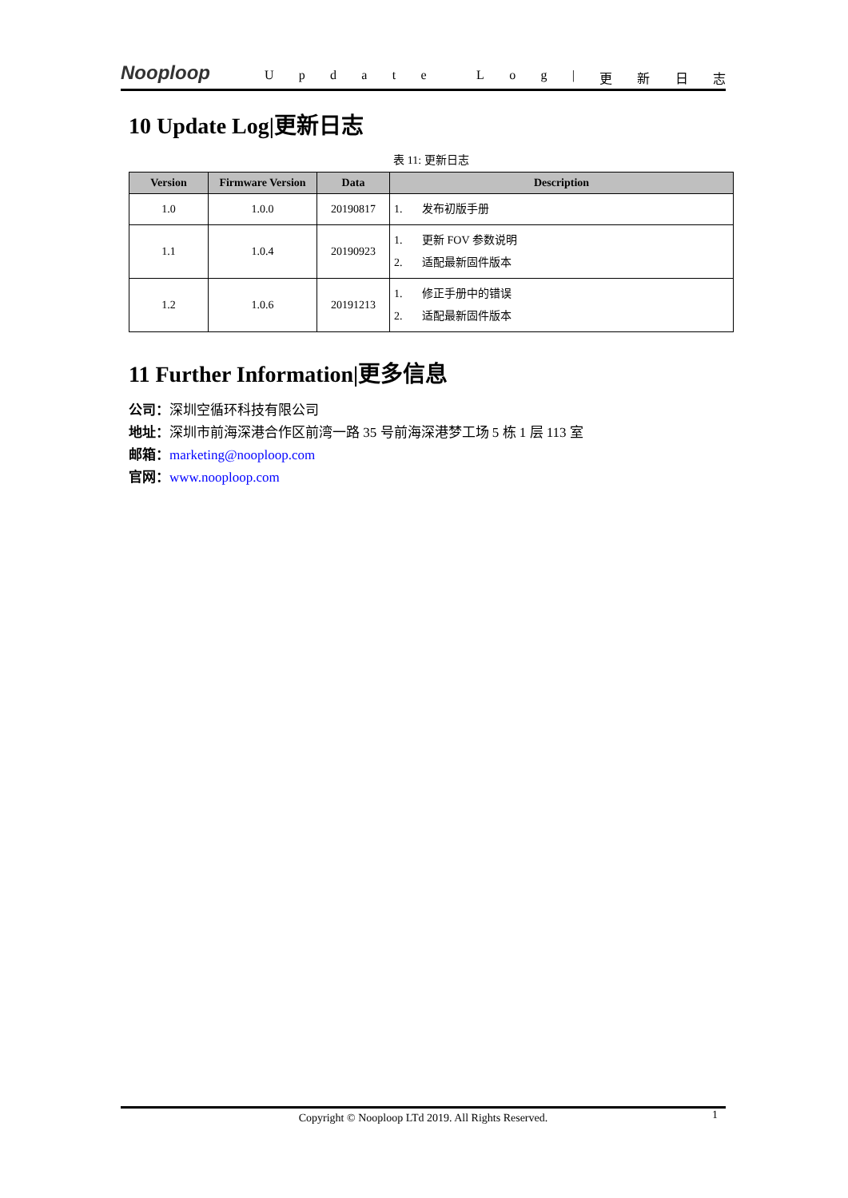Nooploop
Update Log | 更新日志
10 Update Log|更新日志
表 11: 更新日志
| Version | Firmware Version | Data | Description |
| --- | --- | --- | --- |
| 1.0 | 1.0.0 | 20190817 | 1. 发布初版手册 |
| 1.1 | 1.0.4 | 20190923 | 1. 更新 FOV 参数说明 2. 适配最新固件版本 |
| 1.2 | 1.0.6 | 20191213 | 1. 修正手册中的错误 2. 适配最新固件版本 |
11 Further Information|更多信息
公司：深圳空循环科技有限公司
地址：深圳市前海深港合作区前湾一路 35 号前海深港梦工场 5 栋 1 层 113 室
邮箱：marketing@nooploop.com
官网：www.nooploop.com
Copyright © Nooploop LTd 2019. All Rights Reserved. 1